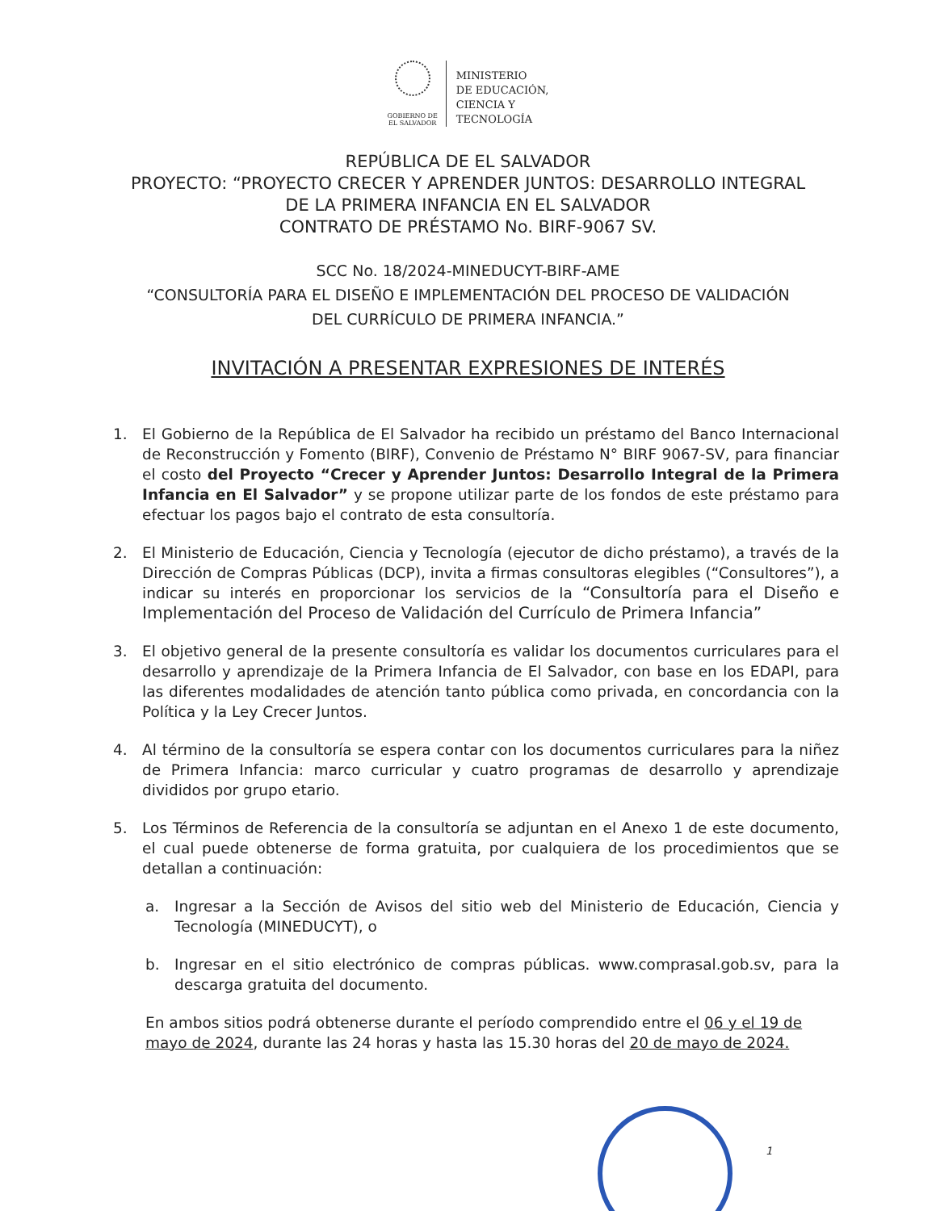GOBIERNO DE
EL SALVADOR
MINISTERIO
DE EDUCACIÓN,
CIENCIA Y
TECNOLOGÍA
REPÚBLICA DE EL SALVADOR
PROYECTO: “PROYECTO CRECER Y APRENDER JUNTOS: DESARROLLO INTEGRAL
DE LA PRIMERA INFANCIA EN EL SALVADOR
CONTRATO DE PRÉSTAMO No. BIRF-9067 SV.
SCC No. 18/2024-MINEDUCYT-BIRF-AME
“CONSULTORÍA PARA EL DISEÑO E IMPLEMENTACIÓN DEL PROCESO DE VALIDACIÓN
DEL CURRÍCULO DE PRIMERA INFANCIA.”
INVITACIÓN A PRESENTAR EXPRESIONES DE INTERÉS
1. El Gobierno de la República de El Salvador ha recibido un préstamo del Banco Internacional de Reconstrucción y Fomento (BIRF), Convenio de Préstamo N° BIRF 9067-SV, para financiar el costo del Proyecto “Crecer y Aprender Juntos: Desarrollo Integral de la Primera Infancia en El Salvador” y se propone utilizar parte de los fondos de este préstamo para efectuar los pagos bajo el contrato de esta consultoría.
2. El Ministerio de Educación, Ciencia y Tecnología (ejecutor de dicho préstamo), a través de la Dirección de Compras Públicas (DCP), invita a firmas consultoras elegibles (“Consultores”), a indicar su interés en proporcionar los servicios de la “Consultoría para el Diseño e Implementación del Proceso de Validación del Currículo de Primera Infancia”
3. El objetivo general de la presente consultoría es validar los documentos curriculares para el desarrollo y aprendizaje de la Primera Infancia de El Salvador, con base en los EDAPI, para las diferentes modalidades de atención tanto pública como privada, en concordancia con la Política y la Ley Crecer Juntos.
4. Al término de la consultoría se espera contar con los documentos curriculares para la niñez de Primera Infancia: marco curricular y cuatro programas de desarrollo y aprendizaje divididos por grupo etario.
5. Los Términos de Referencia de la consultoría se adjuntan en el Anexo 1 de este documento, el cual puede obtenerse de forma gratuita, por cualquiera de los procedimientos que se detallan a continuación:
a. Ingresar a la Sección de Avisos del sitio web del Ministerio de Educación, Ciencia y Tecnología (MINEDUCYT), o
b. Ingresar en el sitio electrónico de compras públicas. www.comprasal.gob.sv, para la descarga gratuita del documento.
En ambos sitios podrá obtenerse durante el período comprendido entre el 06 y el 19 de mayo de 2024, durante las 24 horas y hasta las 15.30 horas del 20 de mayo de 2024.
1